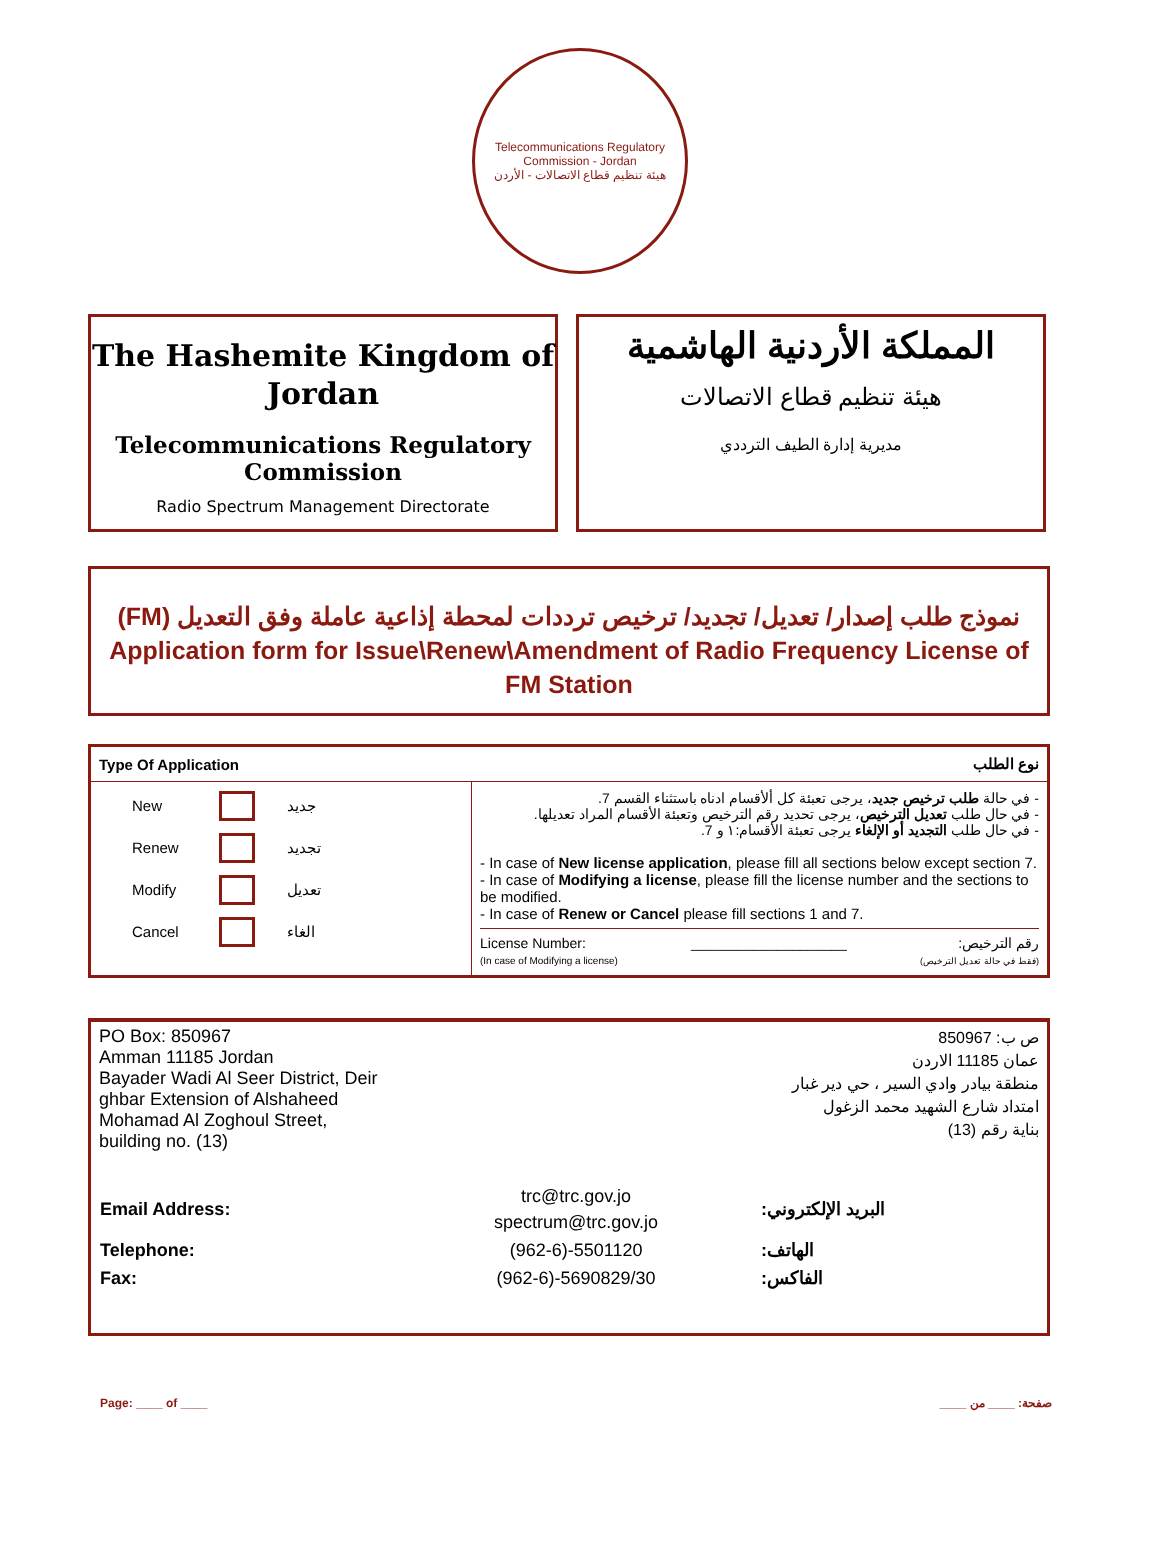Telecommunications Regulatory Commission - Jordan
هيئة تنظيم قطاع الاتصالات - الأردن
The Hashemite Kingdom of Jordan
Telecommunications Regulatory Commission
Radio Spectrum Management Directorate
المملكة الأردنية الهاشمية
هيئة تنظيم قطاع الاتصالات
مديرية إدارة الطيف الترددي
نموذج طلب إصدار/ تعديل/ تجديد/ ترخيص ترددات لمحطة إذاعية عاملة وفق التعديل (FM)
Application form for Issue\Renew\Amendment of Radio Frequency License of FM Station
| Type Of Application | | نوع الطلب |
| --- | --- | --- |
| / New / / جديد / / Renew / / تجديد / / Modify / / تعديل / / Cancel / / الغاء / | - في حالة طلب ترخيص جديد ، يرجى تعبئة كل ألأقسام ادناه باستثناء القسم 7. - في حال طلب تعديل الترخيص ، يرجى تحديد رقم الترخيص وتعبئة الأقسام المراد تعديلها. - في حال طلب التجديد أو الإلغاء يرجى تعبئة الأقسام:١ و 7. - In case of New license application , please fill all sections below except section 7. - In case of Modifying a license , please fill the license number and the sections to be modified. - In case of Renew or Cancel please fill sections 1 and 7. License Number: (In case of Modifying a license) ____________________ رقم الترخيص: (فقط في حالة تعديل الترخيص) | |
PO Box: 850967
Amman 11185 Jordan
Bayader Wadi Al Seer District, Deir
ghbar Extension of Alshaheed
Mohamad Al Zoghoul Street,
building no. (13)
ص ب: 850967
عمان 11185 الاردن
منطقة بيادر وادي السير ، حي دير غبار
امتداد شارع الشهيد محمد الزغول
بناية رقم (13)
| Email Address: | trc@trc.gov.jo spectrum@trc.gov.jo | البريد الإلكتروني: |
| Telephone: | (962-6)-5501120 | الهاتف: |
| Fax: | (962-6)-5690829/30 | الفاكس: |
Page: ____ of ____ صفحة: ____ من ____